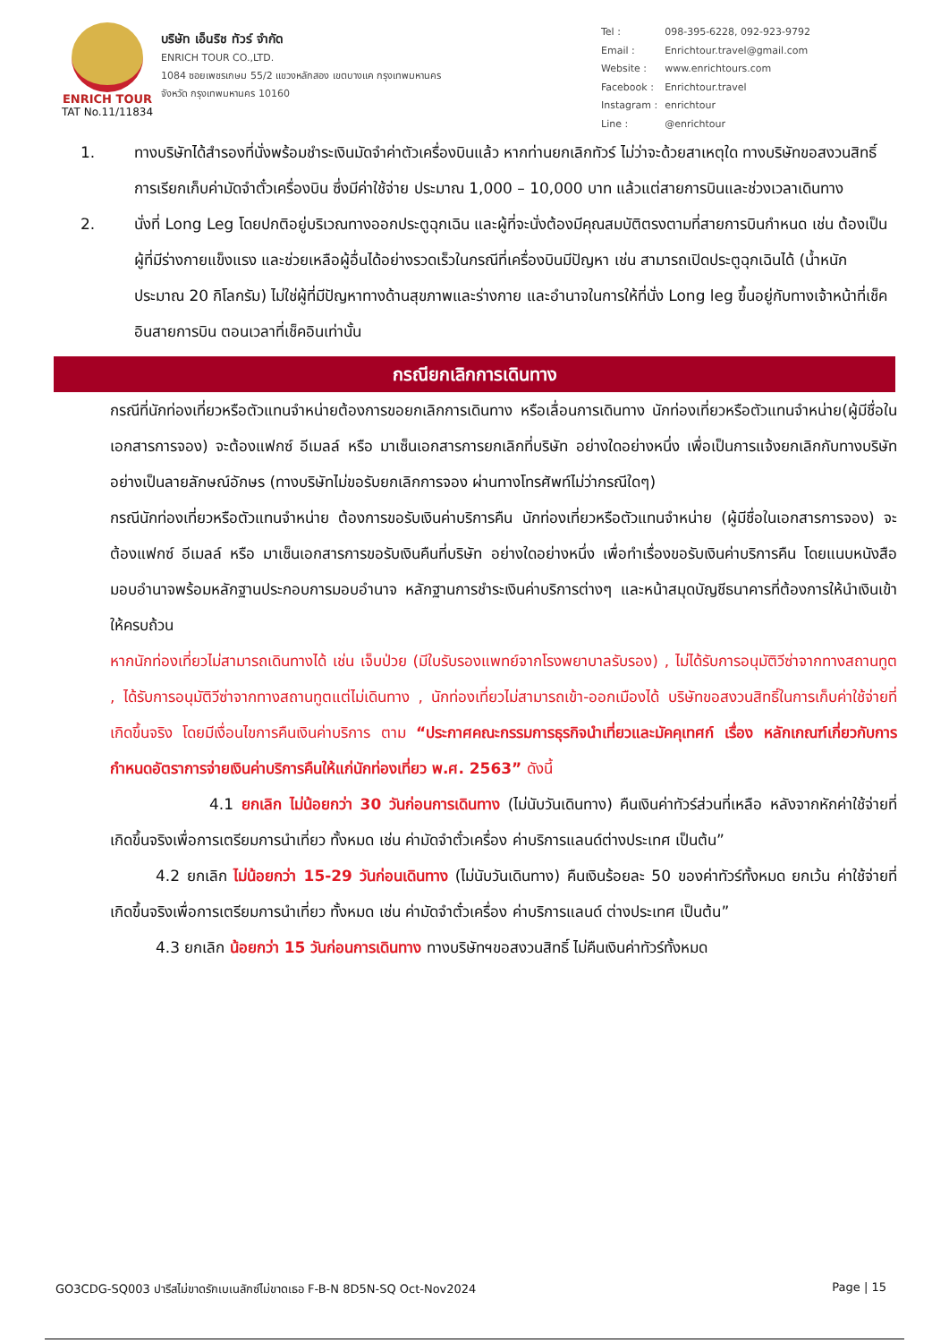ENRICH TOUR
TAT No.11/11834
บริษัท เอ็นริช ทัวร์ จำกัด
ENRICH TOUR CO.,LTD.
1084 ซอยเพชรเกษม 55/2 แขวงหลักสอง เขตบางแค กรุงเทพมหานคร
จังหวัด กรุงเทพมหานคร 10160
| Tel : | 098-395-6228, 092-923-9792 |
| Email : | Enrichtour.travel@gmail.com |
| Website : | www.enrichtours.com |
| Facebook : | Enrichtour.travel |
| Instagram : | enrichtour |
| Line : | @enrichtour |
1. ทางบริษัทได้สำรองที่นั่งพร้อมชำระเงินมัดจำค่าตัวเครื่องบินแล้ว หากท่านยกเลิกทัวร์ ไม่ว่าจะด้วยสาเหตุใด ทางบริษัทขอสงวนสิทธิ์การเรียกเก็บค่ามัดจำตั๋วเครื่องบิน ซึ่งมีค่าใช้จ่าย ประมาณ 1,000 – 10,000 บาท แล้วแต่สายการบินและช่วงเวลาเดินทาง
2. นั่งที่ Long Leg โดยปกติอยู่บริเวณทางออกประตูฉุกเฉิน และผู้ที่จะนั่งต้องมีคุณสมบัติตรงตามที่สายการบินกำหนด เช่น ต้องเป็นผู้ที่มีร่างกายแข็งแรง และช่วยเหลือผู้อื่นได้อย่างรวดเร็วในกรณีที่เครื่องบินมีปัญหา เช่น สามารถเปิดประตูฉุกเฉินได้ (น้ำหนักประมาณ 20 กิโลกรัม) ไม่ใช่ผู้ที่มีปัญหาทางด้านสุขภาพและร่างกาย และอำนาจในการให้ที่นั่ง Long leg ขึ้นอยู่กับทางเจ้าหน้าที่เช็คอินสายการบิน ตอนเวลาที่เช็คอินเท่านั้น
กรณียกเลิกการเดินทาง
กรณีที่นักท่องเที่ยวหรือตัวแทนจำหน่ายต้องการขอยกเลิกการเดินทาง หรือเลื่อนการเดินทาง นักท่องเที่ยวหรือตัวแทนจำหน่าย(ผู้มีชื่อในเอกสารการจอง) จะต้องแฟกซ์ อีเมลล์ หรือ มาเซ็นเอกสารการยกเลิกที่บริษัท อย่างใดอย่างหนึ่ง เพื่อเป็นการแจ้งยกเลิกกับทางบริษัทอย่างเป็นลายลักษณ์อักษร (ทางบริษัทไม่ขอรับยกเลิกการจอง ผ่านทางโทรศัพท์ไม่ว่ากรณีใดๆ)
กรณีนักท่องเที่ยวหรือตัวแทนจำหน่าย ต้องการขอรับเงินค่าบริการคืน นักท่องเที่ยวหรือตัวแทนจำหน่าย (ผู้มีชื่อในเอกสารการจอง) จะต้องแฟกซ์ อีเมลล์ หรือ มาเซ็นเอกสารการขอรับเงินคืนที่บริษัท อย่างใดอย่างหนึ่ง เพื่อทำเรื่องขอรับเงินค่าบริการคืน โดยแนบหนังสือมอบอำนาจพร้อมหลักฐานประกอบการมอบอำนาจ หลักฐานการชำระเงินค่าบริการต่างๆ และหน้าสมุดบัญชีธนาคารที่ต้องการให้นำเงินเข้าให้ครบถ้วน
หากนักท่องเที่ยวไม่สามารถเดินทางได้ เช่น เจ็บป่วย (มีใบรับรองแพทย์จากโรงพยาบาลรับรอง) , ไม่ได้รับการอนุมัติวีซ่าจากทางสถานทูต , ได้รับการอนุมัติวีซ่าจากทางสถานทูตแต่ไม่เดินทาง , นักท่องเที่ยวไม่สามารถเข้า-ออกเมืองได้ บริษัทขอสงวนสิทธิ์ในการเก็บค่าใช้จ่ายที่เกิดขึ้นจริง โดยมีเงื่อนไขการคืนเงินค่าบริการ ตาม “ประกาศคณะกรรมการธุรกิจนำเที่ยวและมัคคุเทศก์ เรื่อง หลักเกณฑ์เกี่ยวกับการกำหนดอัตราการจ่ายเงินค่าบริการคืนให้แก่นักท่องเที่ยว พ.ศ. 2563” ดังนี้
   4.1 ยกเลิก ไม่น้อยกว่า 30 วันก่อนการเดินทาง (ไม่นับวันเดินทาง) คืนเงินค่าทัวร์ส่วนที่เหลือ หลังจากหักค่าใช้จ่ายที่เกิดขึ้นจริงเพื่อการเตรียมการนำเที่ยว ทั้งหมด เช่น ค่ามัดจำตั๋วเครื่อง ค่าบริการแลนด์ต่างประเทศ เป็นต้น”
   4.2 ยกเลิก ไม่น้อยกว่า 15-29 วันก่อนเดินทาง (ไม่นับวันเดินทาง) คืนเงินร้อยละ 50 ของค่าทัวร์ทั้งหมด ยกเว้น ค่าใช้จ่ายที่เกิดขึ้นจริงเพื่อการเตรียมการนำเที่ยว ทั้งหมด เช่น ค่ามัดจำตั๋วเครื่อง ค่าบริการแลนด์ ต่างประเทศ เป็นต้น”
   4.3 ยกเลิก น้อยกว่า 15 วันก่อนการเดินทาง ทางบริษัทฯขอสงวนสิทธิ์ ไม่คืนเงินค่าทัวร์ทั้งหมด
GO3CDG-SQ003 ปารีสไม่ขาดรักเบเนลักซ์ไม่ขาดเธอ F-B-N 8D5N-SQ Oct-Nov2024 Page | 15